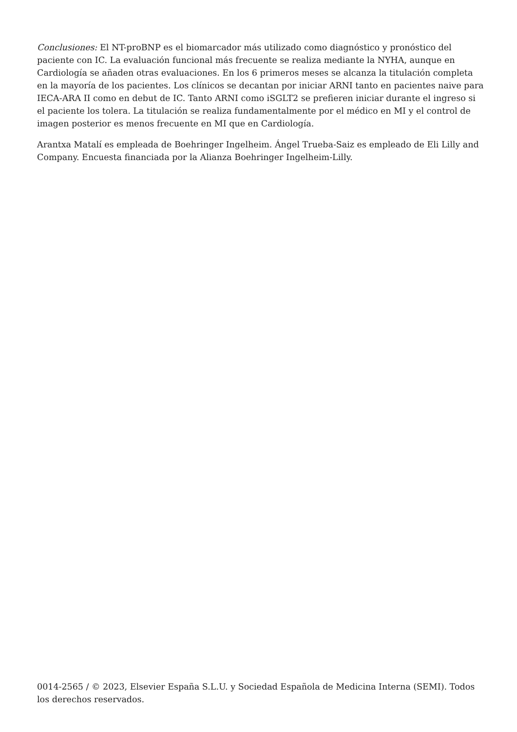Conclusiones: El NT-proBNP es el biomarcador más utilizado como diagnóstico y pronóstico del paciente con IC. La evaluación funcional más frecuente se realiza mediante la NYHA, aunque en Cardiología se añaden otras evaluaciones. En los 6 primeros meses se alcanza la titulación completa en la mayoría de los pacientes. Los clínicos se decantan por iniciar ARNI tanto en pacientes naive para IECA-ARA II como en debut de IC. Tanto ARNI como iSGLT2 se prefieren iniciar durante el ingreso si el paciente los tolera. La titulación se realiza fundamentalmente por el médico en MI y el control de imagen posterior es menos frecuente en MI que en Cardiología.
Arantxa Matalí es empleada de Boehringer Ingelheim. Ángel Trueba-Saiz es empleado de Eli Lilly and Company. Encuesta financiada por la Alianza Boehringer Ingelheim-Lilly.
0014-2565 / © 2023, Elsevier España S.L.U. y Sociedad Española de Medicina Interna (SEMI). Todos los derechos reservados.